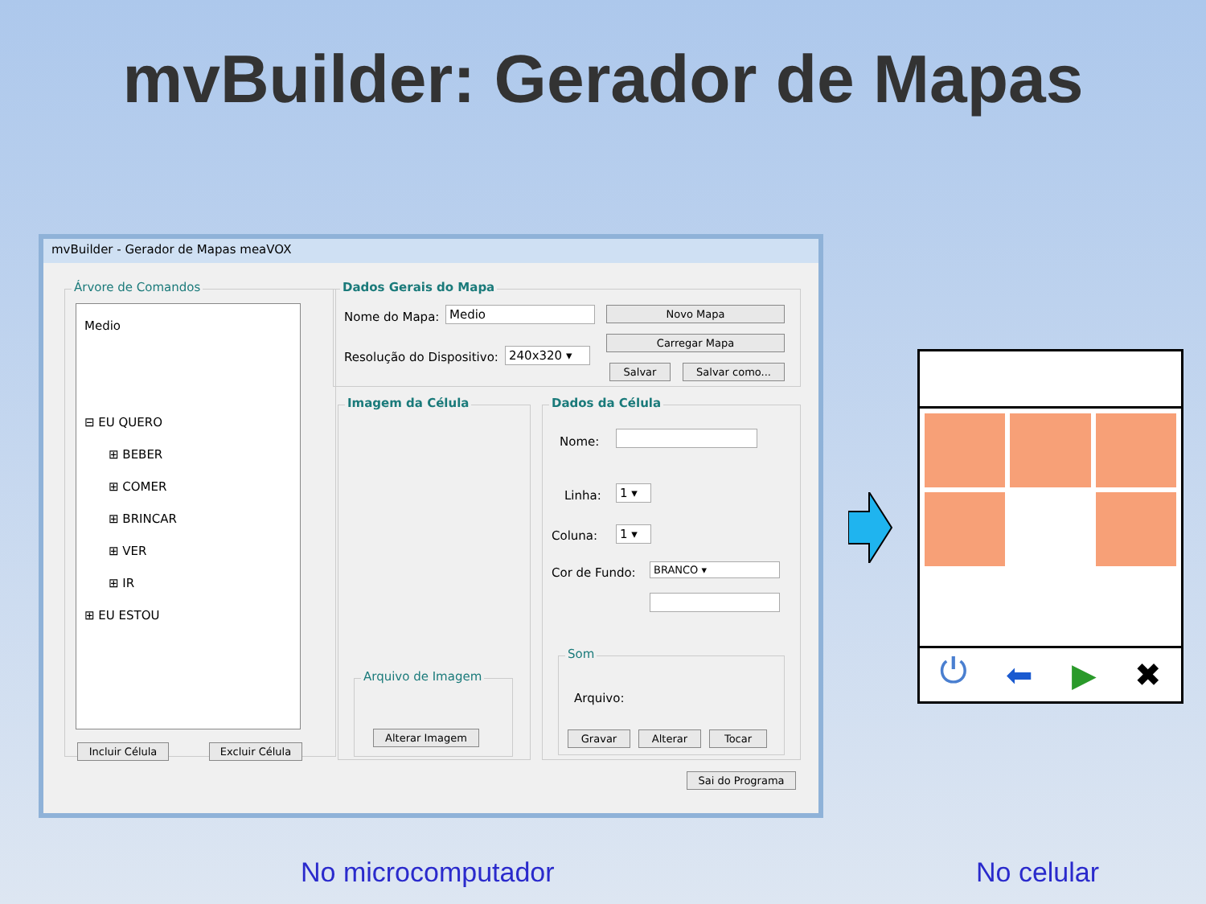mvBuilder: Gerador de Mapas
mvBuilder - Gerador de Mapas meaVOX
Árvore de Comandos
Medio
⊟ EU QUERO
⊞ BEBER
⊞ COMER
⊞ BRINCAR
⊞ VER
⊞ IR
⊞ EU ESTOU
Incluir Célula Excluir Célula
Dados Gerais do Mapa
Nome do Mapa: Medio
Resolução do Dispositivo: 240x320 ▾
Novo Mapa
Carregar Mapa
Salvar Salvar como...
Imagem da Célula
Arquivo de Imagem
Alterar Imagem
Dados da Célula
Nome:
Linha: 1 ▾
Coluna: 1 ▾
Cor de Fundo: BRANCO ▾
Som
Arquivo:
Gravar Alterar Tocar
Sai do Programa
⏻ ⬅ ▶ ✖
No microcomputador No celular